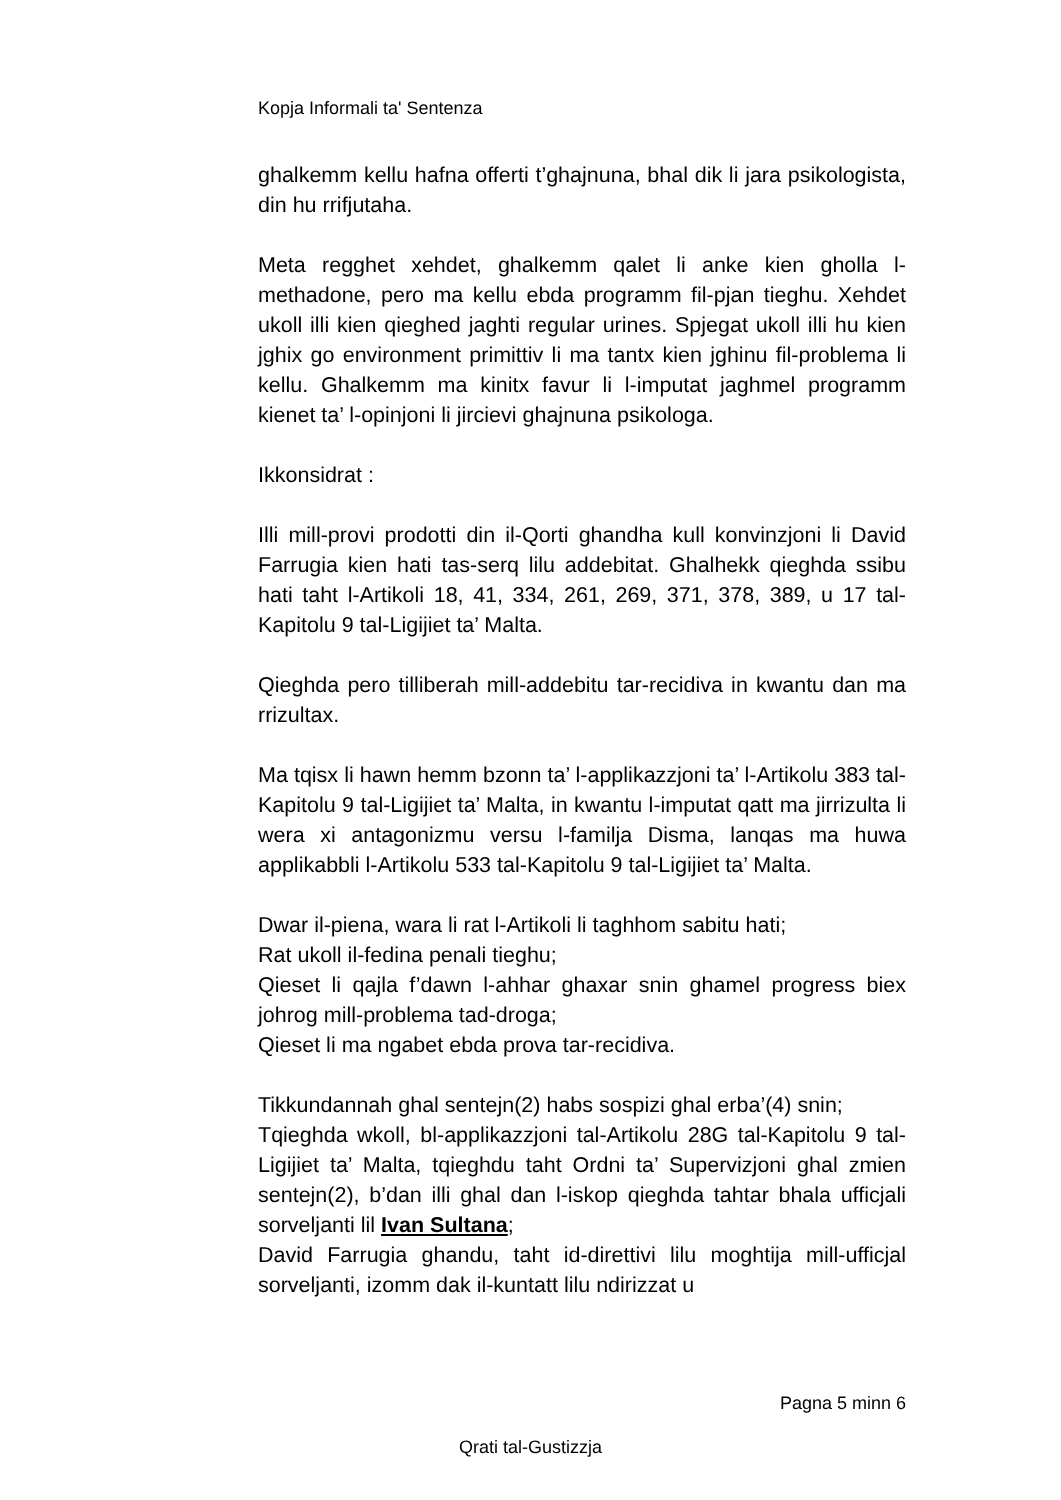Kopja Informali ta' Sentenza
ghalkemm kellu hafna offerti t’ghajnuna, bhal dik li jara psikologista, din hu rrifjutaha.
Meta regghet xehdet, ghalkemm qalet li anke kien gholla l-methadone, pero ma kellu ebda programm fil-pjan tieghu. Xehdet ukoll illi kien qieghed jaghti regular urines. Spjegat ukoll illi hu kien jghix go environment primittiv li ma tantx kien jghinu fil-problema li kellu. Ghalkemm ma kinitx favur li l-imputat jaghmel programm kienet ta’ l-opinjoni li jircievi ghajnuna psikologa.
Ikkonsidrat :
Illi mill-provi prodotti din il-Qorti ghandha kull konvinzjoni li David Farrugia kien hati tas-serq lilu addebitat. Ghalhekk qieghda ssibu hati taht l-Artikoli 18, 41, 334, 261, 269, 371, 378, 389, u 17 tal-Kapitolu 9 tal-Ligijiet ta’ Malta.
Qieghda pero tilliberah mill-addebitu tar-recidiva in kwantu dan ma rrizultax.
Ma tqisx li hawn hemm bzonn ta’ l-applikazzjoni ta’ l-Artikolu 383 tal-Kapitolu 9 tal-Ligijiet ta’ Malta, in kwantu l-imputat qatt ma jirrizulta li wera xi antagonizmu versu l-familja Disma, lanqas ma huwa applikabbli l-Artikolu 533 tal-Kapitolu 9 tal-Ligijiet ta’ Malta.
Dwar il-piena, wara li rat l-Artikoli li taghhom sabitu hati;
Rat ukoll il-fedina penali tieghu;
Qieset li qajla f’dawn l-ahhar ghaxar snin ghamel progress biex johrog mill-problema tad-droga;
Qieset li ma ngabet ebda prova tar-recidiva.
Tikkundannah ghal sentejn(2) habs sospizi ghal erba’(4) snin;
Tqieghda wkoll, bl-applikazzjoni tal-Artikolu 28G tal-Kapitolu 9 tal-Ligijiet ta’ Malta, tqieghdu taht Ordni ta’ Supervizjoni ghal zmien sentejn(2), b’dan illi ghal dan l-iskop qieghda tahtar bhala ufficjali sorveljanti lil Ivan Sultana;
David Farrugia ghandu, taht id-direttivi lilu moghtija mill-ufficjal sorveljanti, izomm dak il-kuntatt lilu ndirizzat u
Pagna 5 minn 6
Qrati tal-Gustizzja